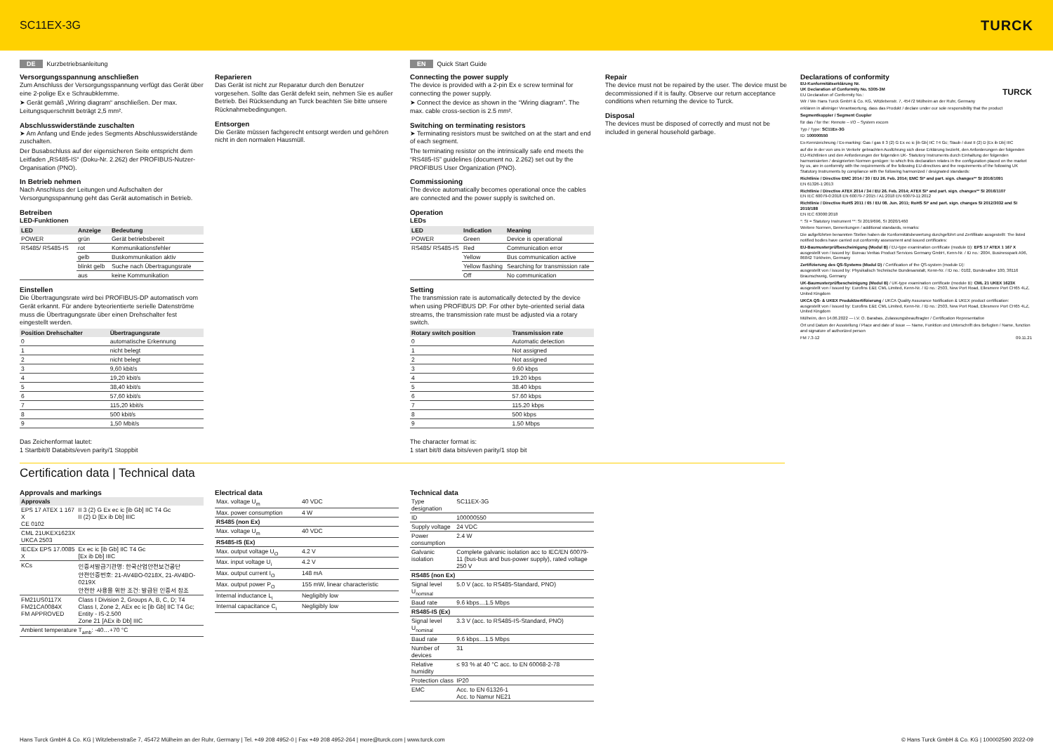SC11EX-3G TURCK
DE Kurzbetriebsanleitung
Versorgungsspannung anschließen
Zum Anschluss der Versorgungsspannung verfügt das Gerät über eine 2-polige Ex e Schraubklemme.
➤ Gerät gemäß „Wiring diagram“ anschließen. Der max. Leitungsquerschnitt beträgt 2,5 mm².
Abschlusswiderstände zuschalten
➤ Am Anfang und Ende jedes Segments Abschlusswiderstände zuschalten.
Der Busabschluss auf der eigensicheren Seite entspricht dem Leitfaden „RS485-IS“ (Doku-Nr. 2.262) der PROFIBUS-Nutzer-Organisation (PNO).
In Betrieb nehmen
Nach Anschluss der Leitungen und Aufschalten der Versorgungsspannung geht das Gerät automatisch in Betrieb.
Betreiben
LED-Funktionen
| LED | Anzeige | Bedeutung |
| --- | --- | --- |
| POWER | grün | Gerät betriebsbereit |
| RS485/ RS485-IS | rot | Kommunikationsfehler |
| | gelb | Buskommunikation aktiv |
| | blinkt gelb | Suche nach Übertragungsrate |
| | aus | keine Kommunikation |
Einstellen
Die Übertragungsrate wird bei PROFIBUS-DP automatisch vom Gerät erkannt. Für andere byteorientierte serielle Datenströme muss die Übertragungsrate über einen Drehschalter fest eingestellt werden.
| Position Drehschalter | Übertragungsrate |
| --- | --- |
| 0 | automatische Erkennung |
| 1 | nicht belegt |
| 2 | nicht belegt |
| 3 | 9,60 kbit/s |
| 4 | 19,20 kbit/s |
| 5 | 38,40 kbit/s |
| 6 | 57,60 kbit/s |
| 7 | 115,20 kbit/s |
| 8 | 500 kbit/s |
| 9 | 1,50 Mbit/s |
Das Zeichenformat lautet:
1 Startbit/8 Databits/even parity/1 Stoppbit
Reparieren
Das Gerät ist nicht zur Reparatur durch den Benutzer vorgesehen. Sollte das Gerät defekt sein, nehmen Sie es außer Betrieb. Bei Rücksendung an Turck beachten Sie bitte unsere Rücknahmebedingungen.
Entsorgen
Die Geräte müssen fachgerecht entsorgt werden und gehören nicht in den normalen Hausmüll.
EN Quick Start Guide
Connecting the power supply
The device is provided with a 2-pin Ex e screw terminal for connecting the power supply.
➤ Connect the device as shown in the “Wiring diagram”. The max. cable cross-section is 2.5 mm².
Switching on terminating resistors
➤ Terminating resistors must be switched on at the start and end of each segment.
The terminating resistor on the intrinsically safe end meets the “RS485-IS” guidelines (document no. 2.262) set out by the PROFIBUS User Organization (PNO).
Commissioning
The device automatically becomes operational once the cables are connected and the power supply is switched on.
Operation
LEDs
| LED | Indication | Meaning |
| --- | --- | --- |
| POWER | Green | Device is operational |
| RS485/ RS485-IS | Red | Communication error |
| | Yellow | Bus communication active |
| | Yellow flashing | Searching for transmission rate |
| | Off | No communication |
Setting
The transmission rate is automatically detected by the device when using PROFIBUS DP. For other byte-oriented serial data streams, the transmission rate must be adjusted via a rotary switch.
| Rotary switch position | Transmission rate |
| --- | --- |
| 0 | Automatic detection |
| 1 | Not assigned |
| 2 | Not assigned |
| 3 | 9.60 kbps |
| 4 | 19.20 kbps |
| 5 | 38.40 kbps |
| 6 | 57.60 kbps |
| 7 | 115.20 kbps |
| 8 | 500 kbps |
| 9 | 1.50 Mbps |
The character format is:
1 start bit/8 data bits/even parity/1 stop bit
Repair
The device must not be repaired by the user. The device must be decommissioned if it is faulty. Observe our return acceptance conditions when returning the device to Turck.
Disposal
The devices must be disposed of correctly and must not be included in general household garbage.
Declarations of conformity
EU-Konformitätserklärung Nr.
UK Declaration of Conformity No. 5305-3M TURCK
EU Declaration of Conformity No.:
Wir / We Hans Turck GmbH & Co. KG, Witzlebenstr. 7, 45472 Mülheim an der Ruhr, Germany
erklären in alleiniger Verantwortung, dass das Produkt / declare under our sole responsibility that the product
Segmentkoppler / Segment Coupler
für das / for the: Remote – I/O – System excom
Typ / Type: SC11Ex-3G
ID: 100000550
Ex-Kennzeichnung / Ex-marking: Gas / gas II 3 (2) G Ex ec ic [ib Gb] IIC T4 Gc; Staub / dust II (2) D [Ex ib Db] IIIC
auf die in der von uns in Verkehr gebrachten Ausführung sich diese Erklärung bezieht, den Anforderungen der folgenden EU-Richtlinien und den Anforderungen der folgenden UK- Statutory Instruments durch Einhaltung der folgenden harmonisierten / designierten Normen genügen: to which this declaration relates in the configuration placed on the market by us, are in conformity with the requirements of the following EU-directives and the requirements of the following UK Statutory Instruments by compliance with the following harmonized / designated standards:
Richtlinie / Directive EMC 2014 / 30 / EU 26. Feb. 2014; EMC SI* and part. sign. changes** SI 2016/1091
EN 61326-1:2013
Richtlinie / Directive ATEX 2014 / 34 / EU 26. Feb. 2014; ATEX SI* and part. sign. changes** SI 2016/1107
EN IEC 60079-0:2018 EN 60079-7:2015 / A1:2018 EN 60079-11:2012
Richtlinie / Directive RoHS 2011 / 65 / EU 08. Jun. 2011; RoHS SI* and part. sign. changes SI 2012/3032 and SI 2019/188
EN IEC 63000:2018
*: SI = Statutory Instrument **: SI 2019/696, SI 2020/1460
Weitere Normen, Bemerkungen / additional standards, remarks:
Die aufgeführten benannten Stellen haben die Konformitätsbewertung durchgeführt und Zertifikate ausgestellt: The listed notified bodies have carried out conformity assessment and issued certificates:
EU-Baumusterprüfbescheinigung (Modul B) / EU-type examination certificate (module B): EPS 17 ATEX 1 167 X
ausgestellt von / issued by: Bureau Veritas Product Services Germany GmbH, Kenn-Nr. / ID no.: 2004, Businesspark A96, 86842 Türkheim, Germany
Zertifizierung des QS-Systems (Modul D) / Certification of the QS-system (module D):
ausgestellt von / issued by: Physikalisch Technische Bundesanstalt, Kenn-Nr. / ID no.: 0102, Bundesallee 100, 38116 Braunschweig, Germany
UK-Baumusterprüfbescheinigung (Modul B) / UK-type examination certificate (module B): CML 21 UKEX 1623X
ausgestellt von / issued by: Eurofins E&E CML Limited, Kenn-Nr. / ID no.: 2503, New Port Road, Ellesmere Port CH65 4LZ, United Kingdom
UKCA QS- & UKEX Produktzertifizierung / UKCA Quality Assurance Notification & UKEX product certification:
ausgestellt von / issued by: Eurofins E&E CML Limited, Kenn-Nr. / ID no.: 2503, New Port Road, Ellesmere Port CH65 4LZ, United Kingdom
Mülheim, den 14.06.2022 — i.V. O. Barabas, Zulassungsbeauftragter / Certification Representative
Ort und Datum der Ausstellung / Place and date of issue — Name, Funktion und Unterschrift des Befugten / Name, function and signature of authorized person
FM 7.3-12 09.11.21
Certification data | Technical data
Approvals and markings
| Approvals | |
| --- | --- |
| EPS 17 ATEX 1 167 X CE 0102 | II 3 (2) G Ex ec ic [ib Gb] IIC T4 Gc II (2) D [Ex ib Db] IIIC |
| CML 21UKEX1623X UKCA 2503 | |
| IECEx EPS 17.0085 X | Ex ec ic [ib Gb] IIC T4 Gc [Ex ib Db] IIIC |
| KCs | 인증서발급기관명: 한국산업안전보건공단 안전인증번호: 21-AV4BO-0218X, 21-AV4BO-0219X 안전한 사용을 위한 조건: 발급된 인증서 참조 |
| FM21US0117X FM21CA0084X FM APPROVED | Class I Division 2, Groups A, B, C, D; T4 Class I, Zone 2, AEx ec ic [ib Gb] IIC T4 Gc; Entity - IS-2.500 Zone 21 [AEx ib Db] IIIC |
| Ambient temperature T<sub>amb</sub>: -40…+70 °C | |
Electrical data
| Max. voltage U<sub>m</sub> | 40 VDC |
| Max. power consumption | 4 W |
| RS485 (non Ex) | |
| Max. voltage U<sub>m</sub> | 40 VDC |
| RS485-IS (Ex) | |
| Max. output voltage U<sub>O</sub> | 4.2 V |
| Max. input voltage U<sub>i</sub> | 4.2 V |
| Max. output current I<sub>O</sub> | 148 mA |
| Max. output power P<sub>O</sub> | 155 mW, linear characteristic |
| Internal inductance L<sub>i</sub> | Negligibly low |
| Internal capacitance C<sub>i</sub> | Negligibly low |
Technical data
| Type designation | SC11EX-3G |
| ID | 100000550 |
| Supply voltage | 24 VDC |
| Power consumption | 2.4 W |
| Galvanic isolation | Complete galvanic isolation acc to IEC/EN 60079-11 (bus-bus and bus-power supply), rated voltage 250 V |
| RS485 (non Ex) | |
| Signal level U<sub>nominal</sub> | 5.0 V (acc. to RS485-Standard, PNO) |
| Baud rate | 9.6 kbps…1.5 Mbps |
| RS485-IS (Ex) | |
| Signal level U<sub>nominal</sub> | 3.3 V (acc. to RS485-IS-Standard, PNO) |
| Baud rate | 9.6 kbps…1.5 Mbps |
| Number of devices | 31 |
| Relative humidity | ≤ 93 % at 40 °C acc. to EN 60068-2-78 |
| Protection class | IP20 |
| EMC | Acc. to EN 61326-1 Acc. to Namur NE21 |
Hans Turck GmbH & Co. KG | Witzlebenstraße 7, 45472 Mülheim an der Ruhr, Germany | Tel. +49 208 4952-0 | Fax +49 208 4952-264 | more@turck.com | www.turck.com © Hans Turck GmbH & Co. KG | 100002590 2022-09